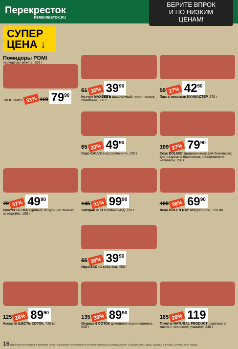Перекресток
PEREKRESTOK.RU
БЕРИТЕ ВПРОК
И ПО НИЗКИМ ЦЕНАМ!
СУПЕР
ЦЕНА ↓
Помидоры POMI
протертые; мякоть, 500 г
ЭКОНОМИЯ 33% 119 79<sup>90</sup>
61 35% 39<sup>90</sup>
Кетчуп МАХЕЕВЪ шашлычный; чили; чеснок; томатный, 500 г
59 27% 42<sup>90</sup>
Паста томатная КУХМАСТЕР, 270 г
65 23% 49<sup>90</sup>
Соус CALVE в ассортименте, 230 г
109 27% 79<sup>90</sup>
Соус DOLMIO традиционный для болоньезе; для лазаньи с базиликом; с базиликом и чесноком, 350 г
79 37% 49<sup>90</sup>
Паштет SETRA куриный; из куриной печени; из индейки, 100 г
145 31% 99<sup>90</sup>
Завтрак ОГО Полянка мед, 250 г
109 36% 69<sup>90</sup>
Лечо GREEN RAY натуральное, 720 мл
65 39% 39<sup>90</sup>
Икра ЕКО из кабачков, 460 г
125 28% 89<sup>90</sup>
Ассорти ШЕСТЬ СОТОК, 720 мл
135 33% 89<sup>90</sup>
Огурцы 6 СОТОК домашние маринованные, 680 г
165 28% 119
Томаты NATURAL PRODUCT сушеные в масле с чесноком; травами; 240 г
16 Изображение товаров в листовке могут незначительно отличаться от представленных в супермаркете «Перекресток». Цены указаны в рублях с учетом всех скидок.